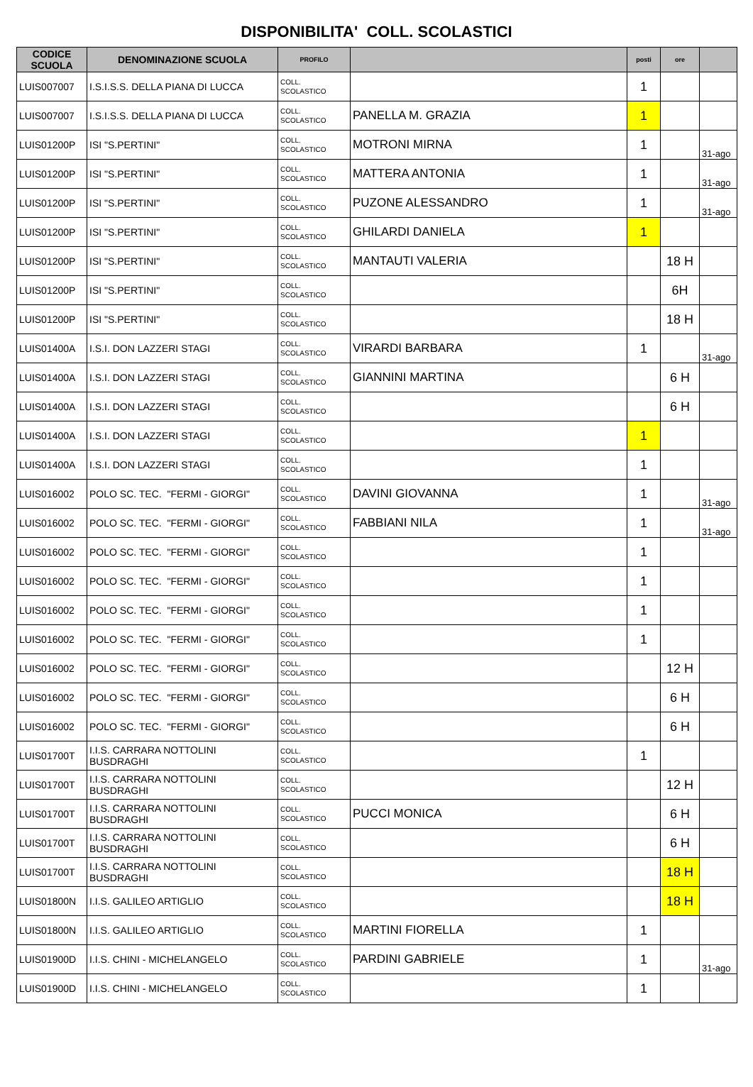DISPONIBILITA' COLL. SCOLASTICI
| CODICE SCUOLA | DENOMINAZIONE SCUOLA | PROFILO | | posti | ore | |
| --- | --- | --- | --- | --- | --- | --- |
| LUIS007007 | I.S.I.S.S. DELLA PIANA DI LUCCA | COLL. SCOLASTICO | | 1 | | |
| LUIS007007 | I.S.I.S.S. DELLA PIANA DI LUCCA | COLL. SCOLASTICO | PANELLA M. GRAZIA | 1 | | |
| LUIS01200P | ISI "S.PERTINI" | COLL. SCOLASTICO | MOTRONI MIRNA | 1 | | 31-ago |
| LUIS01200P | ISI "S.PERTINI" | COLL. SCOLASTICO | MATTERA ANTONIA | 1 | | 31-ago |
| LUIS01200P | ISI "S.PERTINI" | COLL. SCOLASTICO | PUZONE ALESSANDRO | 1 | | 31-ago |
| LUIS01200P | ISI "S.PERTINI" | COLL. SCOLASTICO | GHILARDI DANIELA | 1 | | |
| LUIS01200P | ISI "S.PERTINI" | COLL. SCOLASTICO | MANTAUTI VALERIA | | 18 H | |
| LUIS01200P | ISI "S.PERTINI" | COLL. SCOLASTICO | | | 6H | |
| LUIS01200P | ISI "S.PERTINI" | COLL. SCOLASTICO | | | 18 H | |
| LUIS01400A | I.S.I. DON LAZZERI STAGI | COLL. SCOLASTICO | VIRARDI BARBARA | 1 | | 31-ago |
| LUIS01400A | I.S.I. DON LAZZERI STAGI | COLL. SCOLASTICO | GIANNINI MARTINA | | 6 H | |
| LUIS01400A | I.S.I. DON LAZZERI STAGI | COLL. SCOLASTICO | | | 6 H | |
| LUIS01400A | I.S.I. DON LAZZERI STAGI | COLL. SCOLASTICO | | 1 | | |
| LUIS01400A | I.S.I. DON LAZZERI STAGI | COLL. SCOLASTICO | | 1 | | |
| LUIS016002 | POLO SC. TEC. "FERMI - GIORGI" | COLL. SCOLASTICO | DAVINI GIOVANNA | 1 | | 31-ago |
| LUIS016002 | POLO SC. TEC. "FERMI - GIORGI" | COLL. SCOLASTICO | FABBIANI NILA | 1 | | 31-ago |
| LUIS016002 | POLO SC. TEC. "FERMI - GIORGI" | COLL. SCOLASTICO | | 1 | | |
| LUIS016002 | POLO SC. TEC. "FERMI - GIORGI" | COLL. SCOLASTICO | | 1 | | |
| LUIS016002 | POLO SC. TEC. "FERMI - GIORGI" | COLL. SCOLASTICO | | 1 | | |
| LUIS016002 | POLO SC. TEC. "FERMI - GIORGI" | COLL. SCOLASTICO | | 1 | | |
| LUIS016002 | POLO SC. TEC. "FERMI - GIORGI" | COLL. SCOLASTICO | | | 12 H | |
| LUIS016002 | POLO SC. TEC. "FERMI - GIORGI" | COLL. SCOLASTICO | | | 6 H | |
| LUIS016002 | POLO SC. TEC. "FERMI - GIORGI" | COLL. SCOLASTICO | | | 6 H | |
| LUIS01700T | I.I.S. CARRARA NOTTOLINI BUSDRAGHI | COLL. SCOLASTICO | | 1 | | |
| LUIS01700T | I.I.S. CARRARA NOTTOLINI BUSDRAGHI | COLL. SCOLASTICO | | | 12 H | |
| LUIS01700T | I.I.S. CARRARA NOTTOLINI BUSDRAGHI | COLL. SCOLASTICO | PUCCI MONICA | | 6 H | |
| LUIS01700T | I.I.S. CARRARA NOTTOLINI BUSDRAGHI | COLL. SCOLASTICO | | | 6 H | |
| LUIS01700T | I.I.S. CARRARA NOTTOLINI BUSDRAGHI | COLL. SCOLASTICO | | | 18 H | |
| LUIS01800N | I.I.S. GALILEO ARTIGLIO | COLL. SCOLASTICO | | | 18 H | |
| LUIS01800N | I.I.S. GALILEO ARTIGLIO | COLL. SCOLASTICO | MARTINI FIORELLA | 1 | | |
| LUIS01900D | I.I.S. CHINI - MICHELANGELO | COLL. SCOLASTICO | PARDINI GABRIELE | 1 | | 31-ago |
| LUIS01900D | I.I.S. CHINI - MICHELANGELO | COLL. SCOLASTICO | | 1 | | |